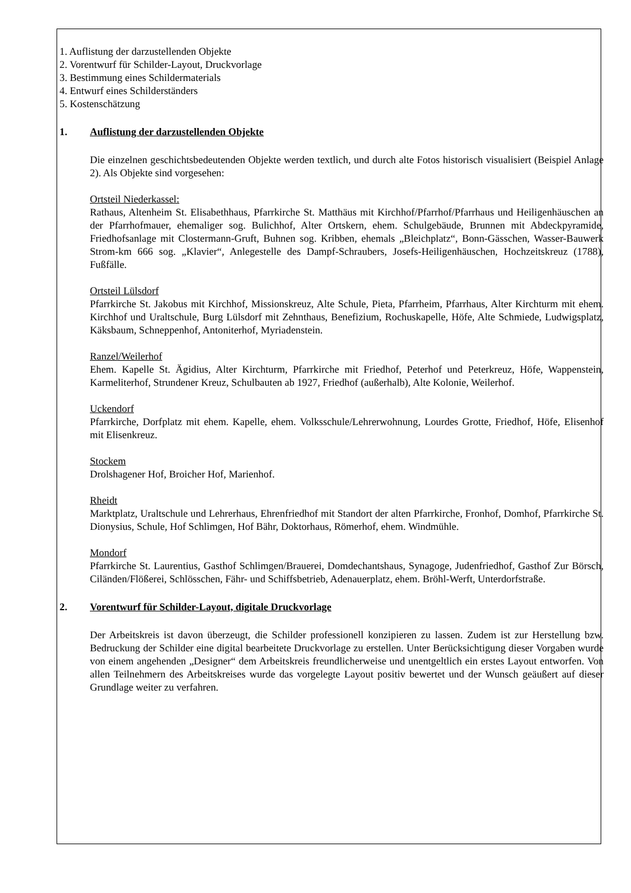1. Auflistung der darzustellenden Objekte
2. Vorentwurf für Schilder-Layout, Druckvorlage
3. Bestimmung eines Schildermaterials
4. Entwurf eines Schilderständers
5. Kostenschätzung
1. Auflistung der darzustellenden Objekte
Die einzelnen geschichtsbedeutenden Objekte werden textlich, und durch alte Fotos historisch visualisiert (Beispiel Anlage 2). Als Objekte sind vorgesehen:
Ortsteil Niederkassel:
Rathaus, Altenheim St. Elisabethhaus, Pfarrkirche St. Matthäus mit Kirchhof/Pfarrhof/Pfarrhaus und Heiligenhäuschen an der Pfarrhofmauer, ehemaliger sog. Bulichhof, Alter Ortskern, ehem. Schulgebäude, Brunnen mit Abdeckpyramide, Friedhofsanlage mit Clostermann-Gruft, Buhnen sog. Kribben, ehemals „Bleichplatz“, Bonn-Gässchen, Wasser-Bauwerk Strom-km 666 sog. „Klavier“, Anlegestelle des Dampf-Schraubers, Josefs-Heiligenhäuschen, Hochzeitskreuz (1788), Fußfälle.
Ortsteil Lülsdorf
Pfarrkirche St. Jakobus mit Kirchhof, Missionskreuz, Alte Schule, Pieta, Pfarrheim, Pfarrhaus, Alter Kirchturm mit ehem. Kirchhof und Uraltschule, Burg Lülsdorf mit Zehnthaus, Benefizium, Rochuskapelle, Höfe, Alte Schmiede, Ludwigsplatz, Käksbaum, Schneppenhof, Antoniterhof, Myriadenstein.
Ranzel/Weilerhof
Ehem. Kapelle St. Ägidius, Alter Kirchturm, Pfarrkirche mit Friedhof, Peterhof und Peterkreuz, Höfe, Wappenstein, Karmeliterhof, Strundener Kreuz, Schulbauten ab 1927, Friedhof (außerhalb), Alte Kolonie, Weilerhof.
Uckendorf
Pfarrkirche, Dorfplatz mit ehem. Kapelle, ehem. Volksschule/Lehrerwohnung, Lourdes Grotte, Friedhof, Höfe, Elisenhof mit Elisenkreuz.
Stockem
Drolshagener Hof, Broicher Hof, Marienhof.
Rheidt
Marktplatz, Uraltschule und Lehrerhaus, Ehrenfriedhof mit Standort der alten Pfarrkirche, Fronhof, Domhof, Pfarrkirche St. Dionysius, Schule, Hof Schlimgen, Hof Bähr, Doktorhaus, Römerhof, ehem. Windmühle.
Mondorf
Pfarrkirche St. Laurentius, Gasthof Schlimgen/Brauerei, Domdechantshaus, Synagoge, Judenfriedhof, Gasthof Zur Börsch, Ciländen/Flößerei, Schlösschen, Fähr- und Schiffsbetrieb, Adenauerplatz, ehem. Bröhl-Werft, Unterdorfstraße.
2. Vorentwurf für Schilder-Layout, digitale Druckvorlage
Der Arbeitskreis ist davon überzeugt, die Schilder professionell konzipieren zu lassen. Zudem ist zur Herstellung bzw. Bedruckung der Schilder eine digital bearbeitete Druckvorlage zu erstellen. Unter Berücksichtigung dieser Vorgaben wurde von einem angehenden „Designer“ dem Arbeitskreis freundlicherweise und unentgeltlich ein erstes Layout entworfen. Von allen Teilnehmern des Arbeitskreises wurde das vorgelegte Layout positiv bewertet und der Wunsch geäußert auf dieser Grundlage weiter zu verfahren.